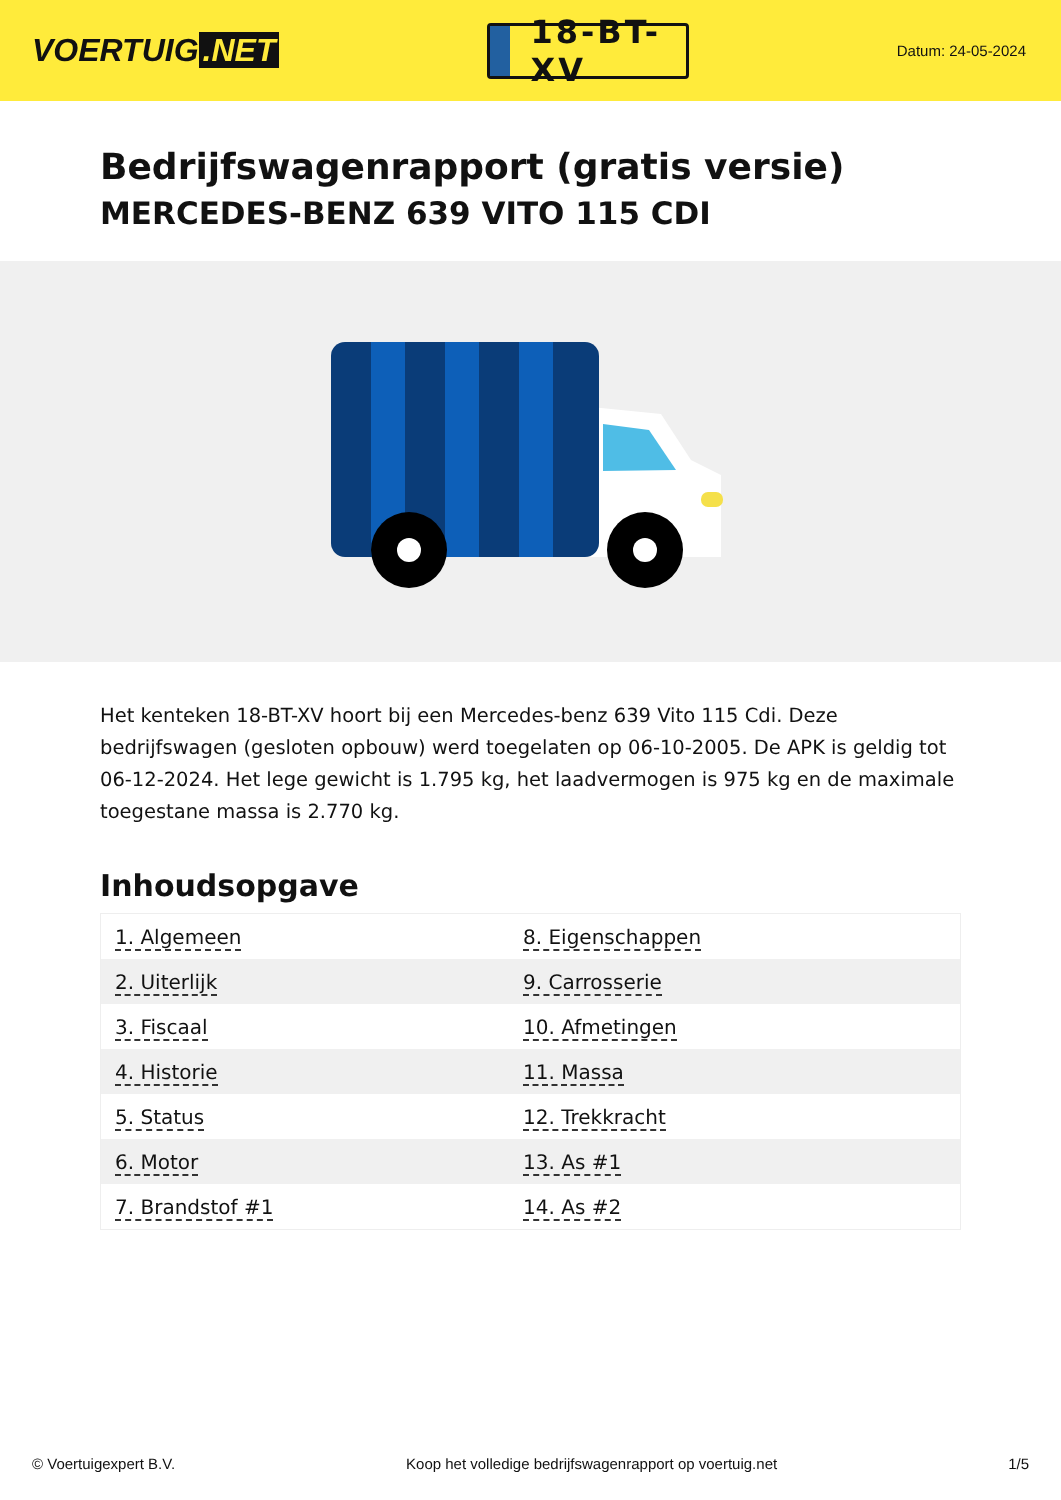VOERTUIG.NET
18-BT-XV
Datum: 24-05-2024
Bedrijfswagenrapport (gratis versie)
MERCEDES-BENZ 639 VITO 115 CDI
Het kenteken 18-BT-XV hoort bij een Mercedes-benz 639 Vito 115 Cdi. Deze bedrijfswagen (gesloten opbouw) werd toegelaten op 06-10-2005. De APK is geldig tot 06-12-2024. Het lege gewicht is 1.795 kg, het laadvermogen is 975 kg en de maximale toegestane massa is 2.770 kg.
Inhoudsopgave
| 1. Algemeen | 8. Eigenschappen |
| 2. Uiterlijk | 9. Carrosserie |
| 3. Fiscaal | 10. Afmetingen |
| 4. Historie | 11. Massa |
| 5. Status | 12. Trekkracht |
| 6. Motor | 13. As #1 |
| 7. Brandstof #1 | 14. As #2 |
© Voertuigexpert B.V. Koop het volledige bedrijfswagenrapport op voertuig.net 1/5